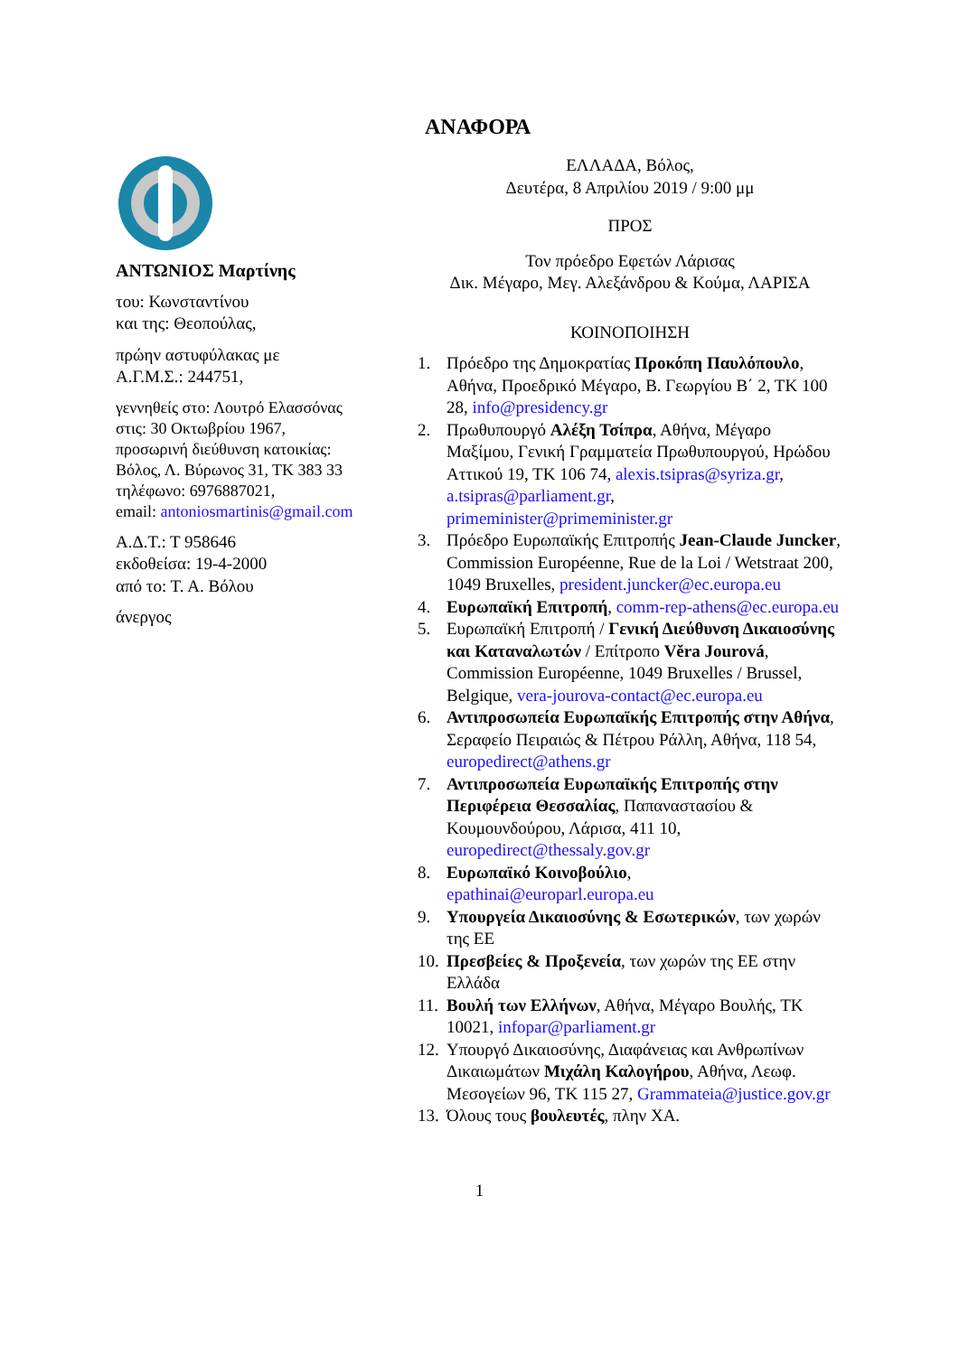ΑΝΑΦΟΡΑ
ΑΝΤΩΝΙΟΣ Μαρτίνης
του: Κωνσταντίνου
και της: Θεοπούλας,
πρώην αστυφύλακας με
Α.Γ.Μ.Σ.: 244751,
γεννηθείς στο: Λουτρό Ελασσόνας
στις: 30 Οκτωβρίου 1967,
προσωρινή διεύθυνση κατοικίας:
Βόλος, Λ. Βύρωνος 31, ΤΚ 383 33
τηλέφωνο: 6976887021,
email: antoniosmartinis@gmail.com
Α.Δ.Τ.: Τ 958646
εκδοθείσα: 19-4-2000
από το: Τ. Α. Βόλου
άνεργος
ΕΛΛΑΔΑ, Βόλος,
Δευτέρα, 8 Απριλίου 2019 / 9:00 μμ
ΠΡΟΣ
Τον πρόεδρο Εφετών Λάρισας
Δικ. Μέγαρο, Μεγ. Αλεξάνδρου & Κούμα, ΛΑΡΙΣΑ
ΚΟΙΝΟΠΟΙΗΣΗ
1. Πρόεδρο της Δημοκρατίας Προκόπη Παυλόπουλο, Αθήνα, Προεδρικό Μέγαρο, Β. Γεωργίου Β΄ 2, ΤΚ 100 28, info@presidency.gr
2. Πρωθυπουργό Αλέξη Τσίπρα, Αθήνα, Μέγαρο Μαξίμου, Γενική Γραμματεία Πρωθυπουργού, Ηρώδου Αττικού 19, ΤΚ 106 74, alexis.tsipras@syriza.gr, a.tsipras@parliament.gr, primeminister@primeminister.gr
3. Πρόεδρο Ευρωπαϊκής Επιτροπής Jean-Claude Juncker, Commission Européenne, Rue de la Loi / Wetstraat 200, 1049 Bruxelles, president.juncker@ec.europa.eu
4. Ευρωπαϊκή Επιτροπή, comm-rep-athens@ec.europa.eu
5. Ευρωπαϊκή Επιτροπή / Γενική Διεύθυνση Δικαιοσύνης και Καταναλωτών / Επίτροπο Věra Jourová, Commission Européenne, 1049 Bruxelles / Brussel, Belgique, vera-jourova-contact@ec.europa.eu
6. Αντιπροσωπεία Ευρωπαϊκής Επιτροπής στην Αθήνα, Σεραφείο Πειραιώς & Πέτρου Ράλλη, Αθήνα, 118 54, europedirect@athens.gr
7. Αντιπροσωπεία Ευρωπαϊκής Επιτροπής στην Περιφέρεια Θεσσαλίας, Παπαναστασίου & Κουμουνδούρου, Λάρισα, 411 10, europedirect@thessaly.gov.gr
8. Ευρωπαϊκό Κοινοβούλιο, epathinai@europarl.europa.eu
9. Υπουργεία Δικαιοσύνης & Εσωτερικών, των χωρών της ΕΕ
10. Πρεσβείες & Προξενεία, των χωρών της ΕΕ στην Ελλάδα
11. Βουλή των Ελλήνων, Αθήνα, Μέγαρο Βουλής, ΤΚ 10021, infopar@parliament.gr
12. Υπουργό Δικαιοσύνης, Διαφάνειας και Ανθρωπίνων Δικαιωμάτων Μιχάλη Καλογήρου, Αθήνα, Λεωφ. Μεσογείων 96, ΤΚ 115 27, Grammateia@justice.gov.gr
13. Όλους τους βουλευτές, πλην ΧΑ.
1